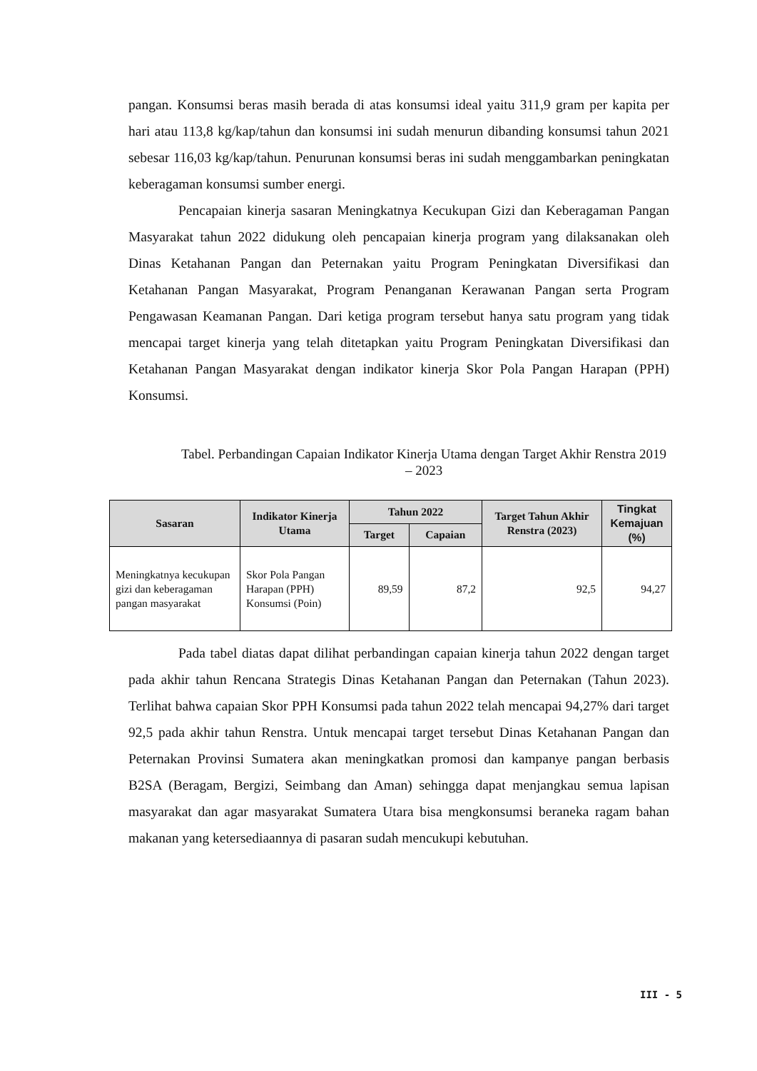pangan. Konsumsi beras masih berada di atas konsumsi ideal yaitu 311,9 gram per kapita per hari atau 113,8 kg/kap/tahun dan konsumsi ini sudah menurun dibanding konsumsi tahun 2021 sebesar 116,03 kg/kap/tahun. Penurunan konsumsi beras ini sudah menggambarkan peningkatan keberagaman konsumsi sumber energi.
Pencapaian kinerja sasaran Meningkatnya Kecukupan Gizi dan Keberagaman Pangan Masyarakat tahun 2022 didukung oleh pencapaian kinerja program yang dilaksanakan oleh Dinas Ketahanan Pangan dan Peternakan yaitu Program Peningkatan Diversifikasi dan Ketahanan Pangan Masyarakat, Program Penanganan Kerawanan Pangan serta Program Pengawasan Keamanan Pangan. Dari ketiga program tersebut hanya satu program yang tidak mencapai target kinerja yang telah ditetapkan yaitu Program Peningkatan Diversifikasi dan Ketahanan Pangan Masyarakat dengan indikator kinerja Skor Pola Pangan Harapan (PPH) Konsumsi.
Tabel. Perbandingan Capaian Indikator Kinerja Utama dengan Target Akhir Renstra 2019 – 2023
| Sasaran | Indikator Kinerja Utama | Tahun 2022 | | Target Tahun Akhir Renstra (2023) | Tingkat Kemajuan (%) |
| --- | --- | --- | --- | --- | --- |
| | | Target | Capaian | | |
| Meningkatnya kecukupan gizi dan keberagaman pangan masyarakat | Skor Pola Pangan Harapan (PPH) Konsumsi (Poin) | 89,59 | 87,2 | 92,5 | 94,27 |
Pada tabel diatas dapat dilihat perbandingan capaian kinerja tahun 2022 dengan target pada akhir tahun Rencana Strategis Dinas Ketahanan Pangan dan Peternakan (Tahun 2023). Terlihat bahwa capaian Skor PPH Konsumsi pada tahun 2022 telah mencapai 94,27% dari target 92,5 pada akhir tahun Renstra. Untuk mencapai target tersebut Dinas Ketahanan Pangan dan Peternakan Provinsi Sumatera akan meningkatkan promosi dan kampanye pangan berbasis B2SA (Beragam, Bergizi, Seimbang dan Aman) sehingga dapat menjangkau semua lapisan masyarakat dan agar masyarakat Sumatera Utara bisa mengkonsumsi beraneka ragam bahan makanan yang ketersediaannya di pasaran sudah mencukupi kebutuhan.
III - 5